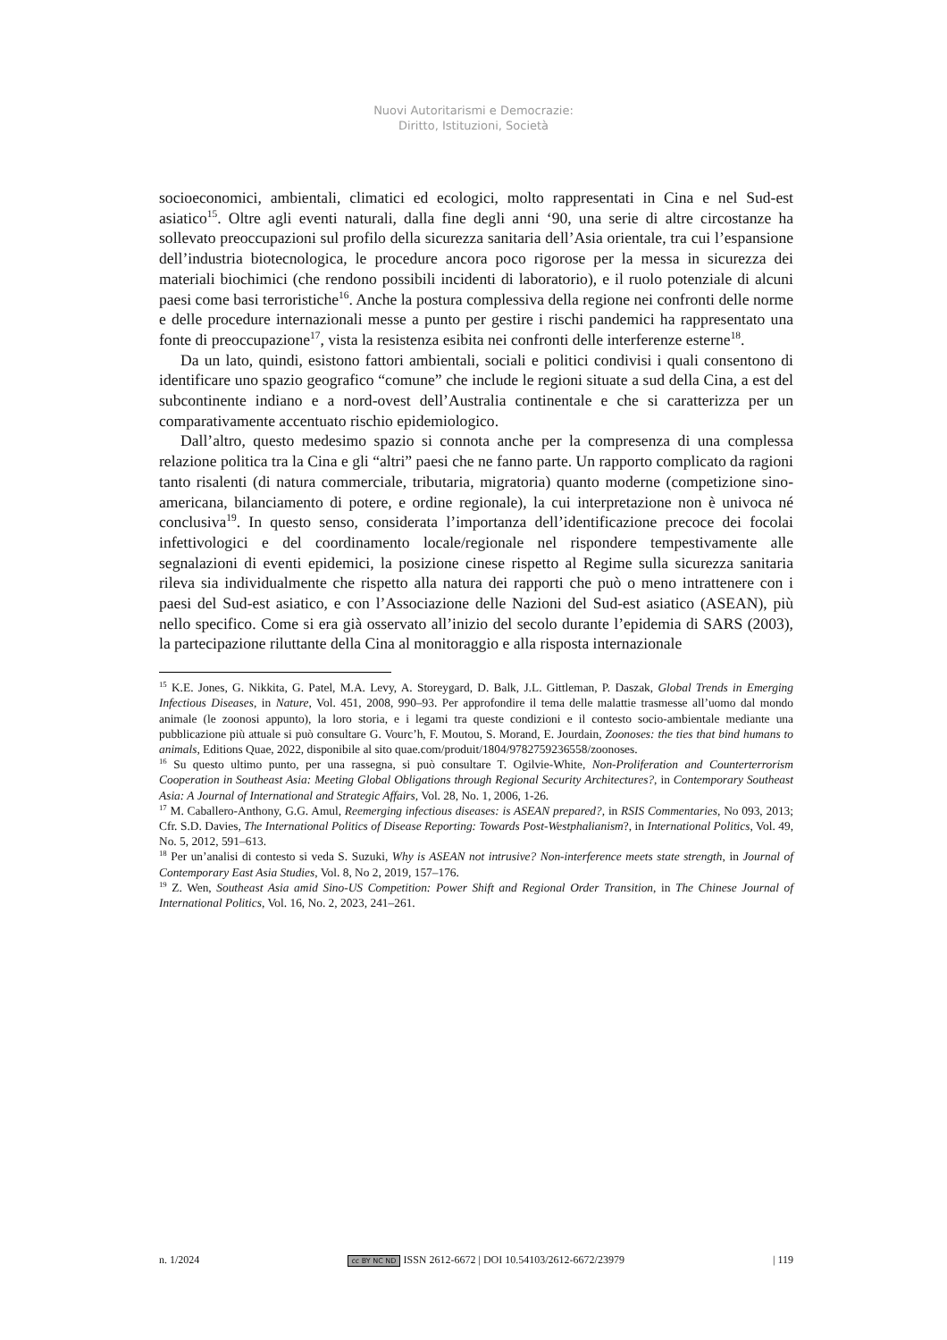Nuovi Autoritarismi e Democrazie:
Diritto, Istituzioni, Società
socioeconomici, ambientali, climatici ed ecologici, molto rappresentati in Cina e nel Sud-est asiatico<sup>15</sup>. Oltre agli eventi naturali, dalla fine degli anni ‘90, una serie di altre circostanze ha sollevato preoccupazioni sul profilo della sicurezza sanitaria dell’Asia orientale, tra cui l’espansione dell’industria biotecnologica, le procedure ancora poco rigorose per la messa in sicurezza dei materiali biochimici (che rendono possibili incidenti di laboratorio), e il ruolo potenziale di alcuni paesi come basi terroristiche<sup>16</sup>. Anche la postura complessiva della regione nei confronti delle norme e delle procedure internazionali messe a punto per gestire i rischi pandemici ha rappresentato una fonte di preoccupazione<sup>17</sup>, vista la resistenza esibita nei confronti delle interferenze esterne<sup>18</sup>.
Da un lato, quindi, esistono fattori ambientali, sociali e politici condivisi i quali consentono di identificare uno spazio geografico “comune” che include le regioni situate a sud della Cina, a est del subcontinente indiano e a nord-ovest dell’Australia continentale e che si caratterizza per un comparativamente accentuato rischio epidemiologico.
Dall’altro, questo medesimo spazio si connota anche per la compresenza di una complessa relazione politica tra la Cina e gli “altri” paesi che ne fanno parte. Un rapporto complicato da ragioni tanto risalenti (di natura commerciale, tributaria, migratoria) quanto moderne (competizione sino-americana, bilanciamento di potere, e ordine regionale), la cui interpretazione non è univoca né conclusiva<sup>19</sup>. In questo senso, considerata l’importanza dell’identificazione precoce dei focolai infettivologici e del coordinamento locale/regionale nel rispondere tempestivamente alle segnalazioni di eventi epidemici, la posizione cinese rispetto al Regime sulla sicurezza sanitaria rileva sia individualmente che rispetto alla natura dei rapporti che può o meno intrattenere con i paesi del Sud-est asiatico, e con l’Associazione delle Nazioni del Sud-est asiatico (ASEAN), più nello specifico. Come si era già osservato all’inizio del secolo durante l’epidemia di SARS (2003), la partecipazione riluttante della Cina al monitoraggio e alla risposta internazionale
<sup>15</sup> K.E. Jones, G. Nikkita, G. Patel, M.A. Levy, A. Storeygard, D. Balk, J.L. Gittleman, P. Daszak, Global Trends in Emerging Infectious Diseases, in Nature, Vol. 451, 2008, 990–93. Per approfondire il tema delle malattie trasmesse all’uomo dal mondo animale (le zoonosi appunto), la loro storia, e i legami tra queste condizioni e il contesto socio-ambientale mediante una pubblicazione più attuale si può consultare G. Vourc’h, F. Moutou, S. Morand, E. Jourdain, Zoonoses: the ties that bind humans to animals, Editions Quae, 2022, disponibile al sito quae.com/produit/1804/9782759236558/zoonoses.
<sup>16</sup> Su questo ultimo punto, per una rassegna, si può consultare T. Ogilvie-White, Non-Proliferation and Counterterrorism Cooperation in Southeast Asia: Meeting Global Obligations through Regional Security Architectures?, in Contemporary Southeast Asia: A Journal of International and Strategic Affairs, Vol. 28, No. 1, 2006, 1-26.
<sup>17</sup> M. Caballero-Anthony, G.G. Amul, Reemerging infectious diseases: is ASEAN prepared?, in RSIS Commentaries, No 093, 2013; Cfr. S.D. Davies, The International Politics of Disease Reporting: Towards Post-Westphalianism?, in International Politics, Vol. 49, No. 5, 2012, 591–613.
<sup>18</sup> Per un’analisi di contesto si veda S. Suzuki, Why is ASEAN not intrusive? Non-interference meets state strength, in Journal of Contemporary East Asia Studies, Vol. 8, No 2, 2019, 157–176.
<sup>19</sup> Z. Wen, Southeast Asia amid Sino-US Competition: Power Shift and Regional Order Transition, in The Chinese Journal of International Politics, Vol. 16, No. 2, 2023, 241–261.
n. 1/2024 cc BY NC ND ISSN 2612-6672 | DOI 10.54103/2612-6672/23979 | 119